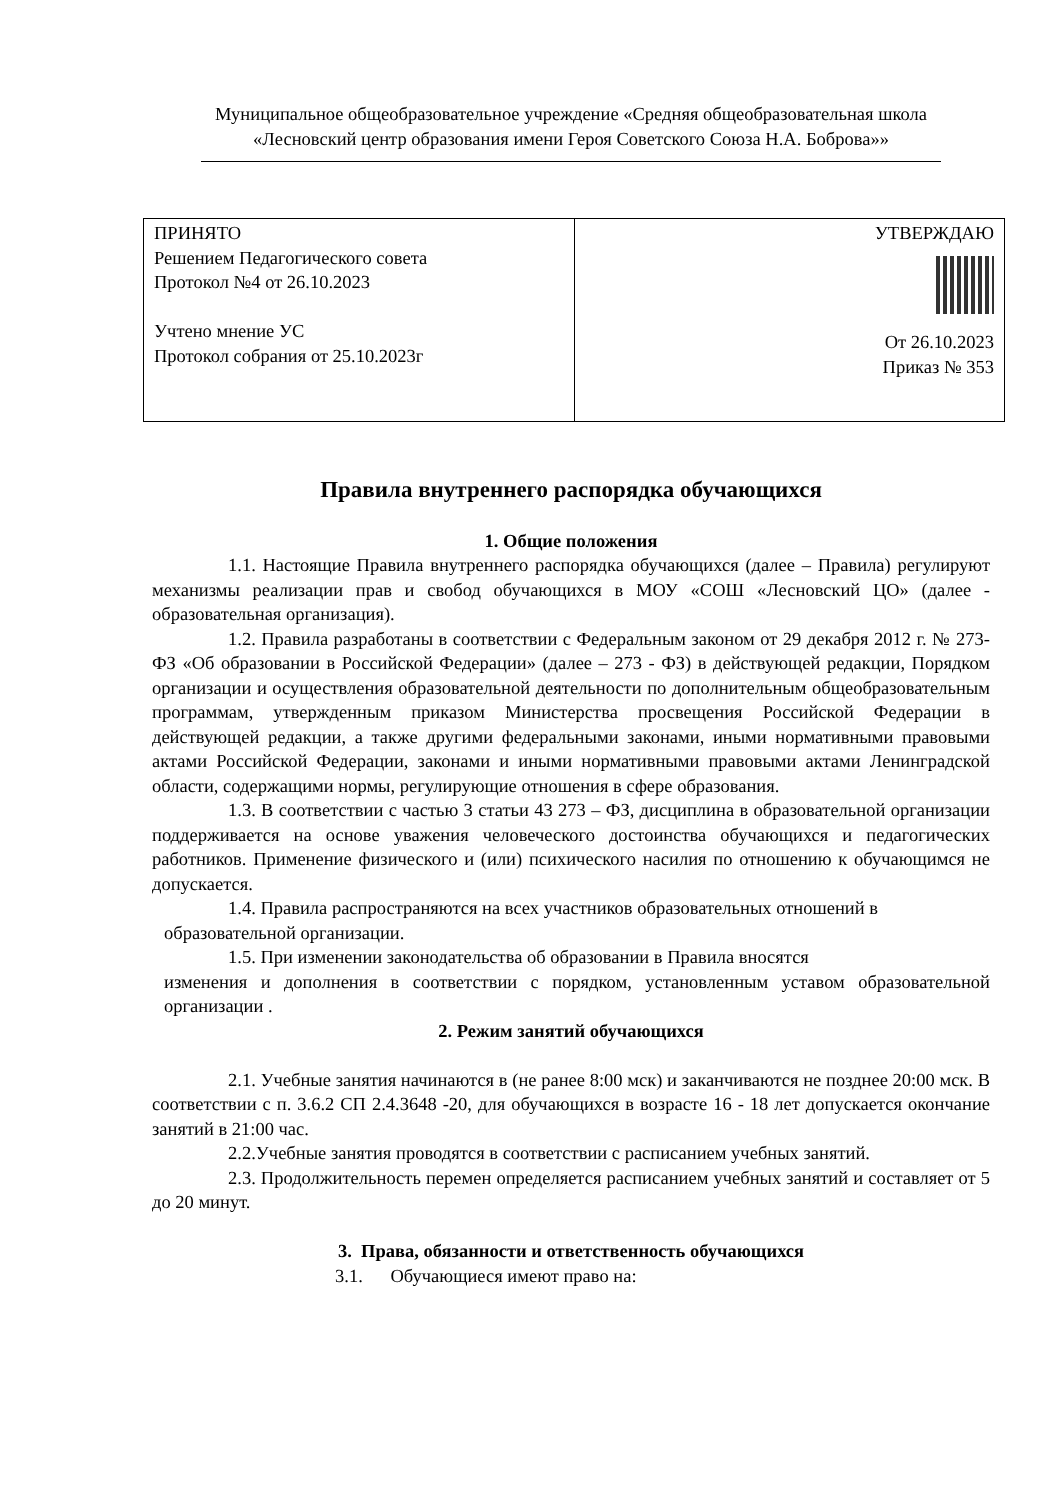Муниципальное общеобразовательное учреждение «Средняя общеобразовательная школа
«Лесновский центр образования имени Героя Советского Союза Н.А. Боброва»»
| ПРИНЯТО Решением Педагогического совета Протокол №4 от 26.10.2023 Учтено мнение УС Протокол собрания от 25.10.2023г | УТВЕРЖДАЮ От 26.10.2023 Приказ № 353 |
Правила внутреннего распорядка обучающихся
1. Общие положения
1.1. Настоящие Правила внутреннего распорядка обучающихся (далее – Правила) регулируют механизмы реализации прав и свобод обучающихся в МОУ «СОШ «Лесновский ЦО» (далее - образовательная организация).
1.2. Правила разработаны в соответствии с Федеральным законом от 29 декабря 2012 г. № 273-ФЗ «Об образовании в Российской Федерации» (далее – 273 - ФЗ) в действующей редакции, Порядком организации и осуществления образовательной деятельности по дополнительным общеобразовательным программам, утвержденным приказом Министерства просвещения Российской Федерации в действующей редакции, а также другими федеральными законами, иными нормативными правовыми актами Российской Федерации, законами и иными нормативными правовыми актами Ленинградской области, содержащими нормы, регулирующие отношения в сфере образования.
1.3. В соответствии с частью 3 статьи 43 273 – ФЗ, дисциплина в образовательной организации поддерживается на основе уважения человеческого достоинства обучающихся и педагогических работников. Применение физического и (или) психического насилия по отношению к обучающимся не допускается.
1.4. Правила распространяются на всех участников образовательных отношений в
образовательной организации.
1.5. При изменении законодательства об образовании в Правила вносятся
изменения и дополнения в соответствии с порядком, установленным уставом образовательной организации .
2. Режим занятий обучающихся
2.1. Учебные занятия начинаются в (не ранее 8:00 мск) и заканчиваются не позднее 20:00 мск. В соответствии с п. 3.6.2 СП 2.4.3648 -20, для обучающихся в возрасте 16 - 18 лет допускается окончание занятий в 21:00 час.
2.2.Учебные занятия проводятся в соответствии с расписанием учебных занятий.
2.3. Продолжительность перемен определяется расписанием учебных занятий и составляет от 5 до 20 минут.
3. Права, обязанности и ответственность обучающихся
3.1. Обучающиеся имеют право на: